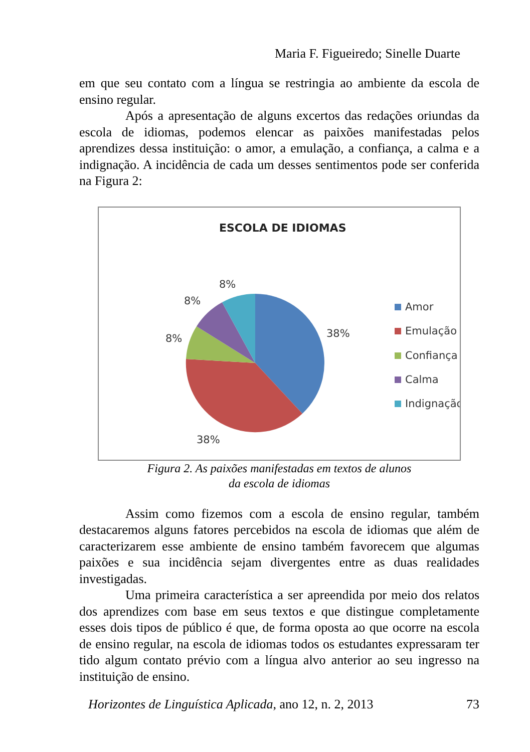Maria F. Figueiredo; Sinelle Duarte
em que seu contato com a língua se restringia ao ambiente da escola de ensino regular.
Após a apresentação de alguns excertos das redações oriundas da escola de idiomas, podemos elencar as paixões manifestadas pelos aprendizes dessa instituição: o amor, a emulação, a confiança, a calma e a indignação. A incidência de cada um desses sentimentos pode ser conferida na Figura 2:
ESCOLA DE IDIOMAS
8%
8%
8%
38%
38%
Amor
Emulação
Confiança
Calma
Indignação
Figura 2. As paixões manifestadas em textos de alunos
da escola de idiomas
Assim como fizemos com a escola de ensino regular, também destacaremos alguns fatores percebidos na escola de idiomas que além de caracterizarem esse ambiente de ensino também favorecem que algumas paixões e sua incidência sejam divergentes entre as duas realidades investigadas.
Uma primeira característica a ser apreendida por meio dos relatos dos aprendizes com base em seus textos e que distingue completamente esses dois tipos de público é que, de forma oposta ao que ocorre na escola de ensino regular, na escola de idiomas todos os estudantes expressaram ter tido algum contato prévio com a língua alvo anterior ao seu ingresso na instituição de ensino.
Horizontes de Linguística Aplicada, ano 12, n. 2, 2013 73